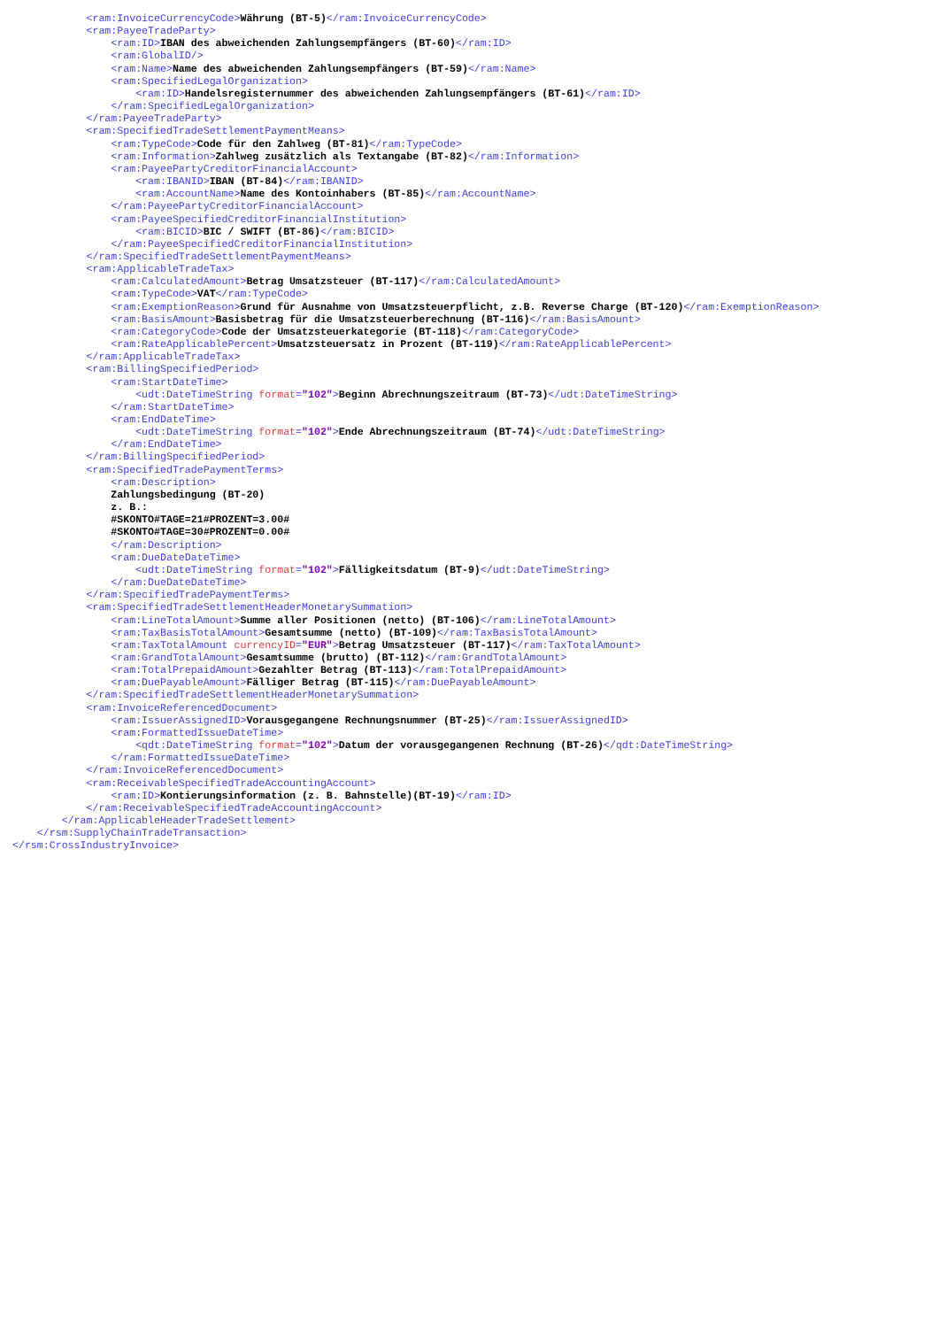<ram:InvoiceCurrencyCode>Währung (BT-5)</ram:InvoiceCurrencyCode>
            <ram:PayeeTradeParty>
                <ram:ID>IBAN des abweichenden Zahlungsempfängers (BT-60)</ram:ID>
                <ram:GlobalID/>
                <ram:Name>Name des abweichenden Zahlungsempfängers (BT-59)</ram:Name>
                <ram:SpecifiedLegalOrganization>
                    <ram:ID>Handelsregisternummer des abweichenden Zahlungsempfängers (BT-61)</ram:ID>
                </ram:SpecifiedLegalOrganization>
            </ram:PayeeTradeParty>
            <ram:SpecifiedTradeSettlementPaymentMeans>
                <ram:TypeCode>Code für den Zahlweg (BT-81)</ram:TypeCode>
                <ram:Information>Zahlweg zusätzlich als Textangabe (BT-82)</ram:Information>
                <ram:PayeePartyCreditorFinancialAccount>
                    <ram:IBANID>IBAN (BT-84)</ram:IBANID>
                    <ram:AccountName>Name des Kontoinhabers (BT-85)</ram:AccountName>
                </ram:PayeePartyCreditorFinancialAccount>
                <ram:PayeeSpecifiedCreditorFinancialInstitution>
                    <ram:BICID>BIC / SWIFT (BT-86)</ram:BICID>
                </ram:PayeeSpecifiedCreditorFinancialInstitution>
            </ram:SpecifiedTradeSettlementPaymentMeans>
            <ram:ApplicableTradeTax>
                <ram:CalculatedAmount>Betrag Umsatzsteuer (BT-117)</ram:CalculatedAmount>
                <ram:TypeCode>VAT</ram:TypeCode>
                <ram:ExemptionReason>Grund für Ausnahme von Umsatzsteuerpflicht, z.B. Reverse Charge (BT-120)</ram:ExemptionReason>
                <ram:BasisAmount>Basisbetrag für die Umsatzsteuerberechnung (BT-116)</ram:BasisAmount>
                <ram:CategoryCode>Code der Umsatzsteuerkategorie (BT-118)</ram:CategoryCode>
                <ram:RateApplicablePercent>Umsatzsteuersatz in Prozent (BT-119)</ram:RateApplicablePercent>
            </ram:ApplicableTradeTax>
            <ram:BillingSpecifiedPeriod>
                <ram:StartDateTime>
                    <udt:DateTimeString format="102">Beginn Abrechnungszeitraum (BT-73)</udt:DateTimeString>
                </ram:StartDateTime>
                <ram:EndDateTime>
                    <udt:DateTimeString format="102">Ende Abrechnungszeitraum (BT-74)</udt:DateTimeString>
                </ram:EndDateTime>
            </ram:BillingSpecifiedPeriod>
            <ram:SpecifiedTradePaymentTerms>
                <ram:Description>
                Zahlungsbedingung (BT-20)
                z. B.:
                #SKONTO#TAGE=21#PROZENT=3.00#
                #SKONTO#TAGE=30#PROZENT=0.00#
                </ram:Description>
                <ram:DueDateDateTime>
                    <udt:DateTimeString format="102">Fälligkeitsdatum (BT-9)</udt:DateTimeString>
                </ram:DueDateDateTime>
            </ram:SpecifiedTradePaymentTerms>
            <ram:SpecifiedTradeSettlementHeaderMonetarySummation>
                <ram:LineTotalAmount>Summe aller Positionen (netto) (BT-106)</ram:LineTotalAmount>
                <ram:TaxBasisTotalAmount>Gesamtsumme (netto) (BT-109)</ram:TaxBasisTotalAmount>
                <ram:TaxTotalAmount currencyID="EUR">Betrag Umsatzsteuer (BT-117)</ram:TaxTotalAmount>
                <ram:GrandTotalAmount>Gesamtsumme (brutto) (BT-112)</ram:GrandTotalAmount>
                <ram:TotalPrepaidAmount>Gezahlter Betrag (BT-113)</ram:TotalPrepaidAmount>
                <ram:DuePayableAmount>Fälliger Betrag (BT-115)</ram:DuePayableAmount>
            </ram:SpecifiedTradeSettlementHeaderMonetarySummation>
            <ram:InvoiceReferencedDocument>
                <ram:IssuerAssignedID>Vorausgegangene Rechnungsnummer (BT-25)</ram:IssuerAssignedID>
                <ram:FormattedIssueDateTime>
                    <qdt:DateTimeString format="102">Datum der vorausgegangenen Rechnung (BT-26)</qdt:DateTimeString>
                </ram:FormattedIssueDateTime>
            </ram:InvoiceReferencedDocument>
            <ram:ReceivableSpecifiedTradeAccountingAccount>
                <ram:ID>Kontierungsinformation (z. B. Bahnstelle)(BT-19)</ram:ID>
            </ram:ReceivableSpecifiedTradeAccountingAccount>
        </ram:ApplicableHeaderTradeSettlement>
    </rsm:SupplyChainTradeTransaction>
</rsm:CrossIndustryInvoice>